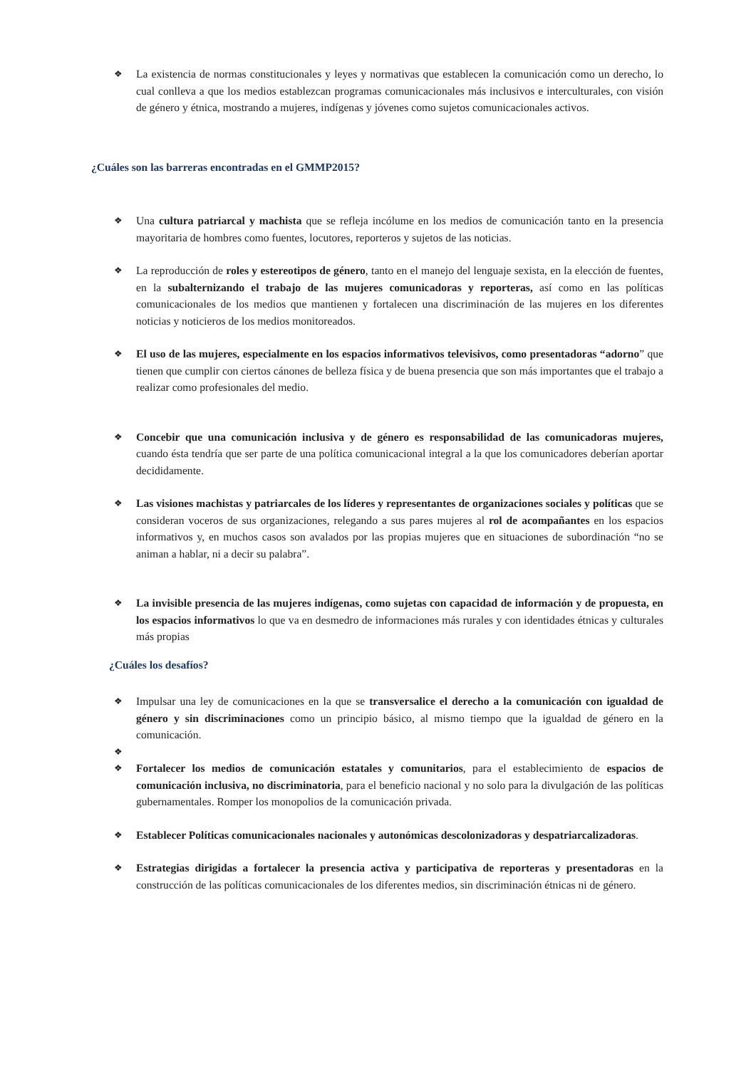❖ La existencia de normas constitucionales y leyes y normativas que establecen la comunicación como un derecho, lo cual conlleva a que los medios establezcan programas comunicacionales más inclusivos e interculturales, con visión de género y étnica, mostrando a mujeres, indígenas y jóvenes como sujetos comunicacionales activos.
¿Cuáles son las barreras encontradas en el GMMP2015?
❖ Una cultura patriarcal y machista que se refleja incólume en los medios de comunicación tanto en la presencia mayoritaria de hombres como fuentes, locutores, reporteros y sujetos de las noticias.
❖ La reproducción de roles y estereotipos de género, tanto en el manejo del lenguaje sexista, en la elección de fuentes, en la subalternizando el trabajo de las mujeres comunicadoras y reporteras, así como en las políticas comunicacionales de los medios que mantienen y fortalecen una discriminación de las mujeres en los diferentes noticias y noticieros de los medios monitoreados.
❖ El uso de las mujeres, especialmente en los espacios informativos televisivos, como presentadoras “adorno” que tienen que cumplir con ciertos cánones de belleza física y de buena presencia que son más importantes que el trabajo a realizar como profesionales del medio.
❖ Concebir que una comunicación inclusiva y de género es responsabilidad de las comunicadoras mujeres, cuando ésta tendría que ser parte de una política comunicacional integral a la que los comunicadores deberían aportar decididamente.
❖ Las visiones machistas y patriarcales de los líderes y representantes de organizaciones sociales y políticas que se consideran voceros de sus organizaciones, relegando a sus pares mujeres al rol de acompañantes en los espacios informativos y, en muchos casos son avalados por las propias mujeres que en situaciones de subordinación “no se animan a hablar, ni a decir su palabra”.
❖ La invisible presencia de las mujeres indígenas, como sujetas con capacidad de información y de propuesta, en los espacios informativos lo que va en desmedro de informaciones más rurales y con identidades étnicas y culturales más propias
¿Cuáles los desafíos?
❖ Impulsar una ley de comunicaciones en la que se transversalice el derecho a la comunicación con igualdad de género y sin discriminaciones como un principio básico, al mismo tiempo que la igualdad de género en la comunicación.
❖
❖ Fortalecer los medios de comunicación estatales y comunitarios, para el establecimiento de espacios de comunicación inclusiva, no discriminatoria, para el beneficio nacional y no solo para la divulgación de las políticas gubernamentales. Romper los monopolios de la comunicación privada.
❖ Establecer Políticas comunicacionales nacionales y autonómicas descolonizadoras y despatriarcalizadoras.
❖ Estrategias dirigidas a fortalecer la presencia activa y participativa de reporteras y presentadoras en la construcción de las políticas comunicacionales de los diferentes medios, sin discriminación étnicas ni de género.